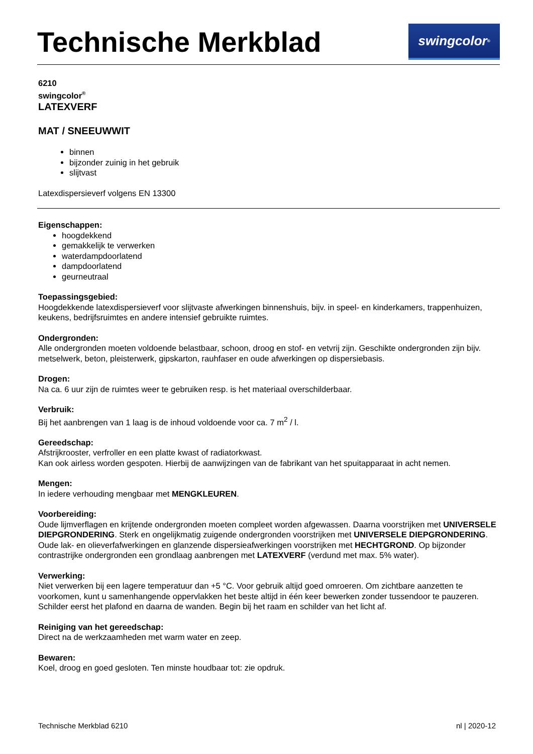Technische Merkblad
swingcolor<sup>®</sup>
6210
swingcolor<sup>®</sup>
LATEXVERF
MAT / SNEEUWWIT
binnen
bijzonder zuinig in het gebruik
slijtvast
Latexdispersieverf volgens EN 13300
Eigenschappen:
hoogdekkend
gemakkelijk te verwerken
waterdampdoorlatend
dampdoorlatend
geurneutraal
Toepassingsgebied:
Hoogdekkende latexdispersieverf voor slijtvaste afwerkingen binnenshuis, bijv. in speel- en kinderkamers, trappenhuizen, keukens, bedrijfsruimtes en andere intensief gebruikte ruimtes.
Ondergronden:
Alle ondergronden moeten voldoende belastbaar, schoon, droog en stof- en vetvrij zijn. Geschikte ondergronden zijn bijv. metselwerk, beton, pleisterwerk, gipskarton, rauhfaser en oude afwerkingen op dispersiebasis.
Drogen:
Na ca. 6 uur zijn de ruimtes weer te gebruiken resp. is het materiaal overschilderbaar.
Verbruik:
Bij het aanbrengen van 1 laag is de inhoud voldoende voor ca. 7 m<sup>2</sup> / l.
Gereedschap:
Afstrijkrooster, verfroller en een platte kwast of radiatorkwast.
Kan ook airless worden gespoten. Hierbij de aanwijzingen van de fabrikant van het spuitapparaat in acht nemen.
Mengen:
In iedere verhouding mengbaar met MENGKLEUREN.
Voorbereiding:
Oude lijmverflagen en krijtende ondergronden moeten compleet worden afgewassen. Daarna voorstrijken met UNIVERSELE DIEPGRONDERING. Sterk en ongelijkmatig zuigende ondergronden voorstrijken met UNIVERSELE DIEPGRONDERING. Oude lak- en olieverfafwerkingen en glanzende dispersieafwerkingen voorstrijken met HECHTGROND. Op bijzonder contrastrijke ondergronden een grondlaag aanbrengen met LATEXVERF (verdund met max. 5% water).
Verwerking:
Niet verwerken bij een lagere temperatuur dan +5 °C. Voor gebruik altijd goed omroeren. Om zichtbare aanzetten te voorkomen, kunt u samenhangende oppervlakken het beste altijd in één keer bewerken zonder tussendoor te pauzeren. Schilder eerst het plafond en daarna de wanden. Begin bij het raam en schilder van het licht af.
Reiniging van het gereedschap:
Direct na de werkzaamheden met warm water en zeep.
Bewaren:
Koel, droog en goed gesloten. Ten minste houdbaar tot: zie opdruk.
Technische Merkblad 6210 nl | 2020-12